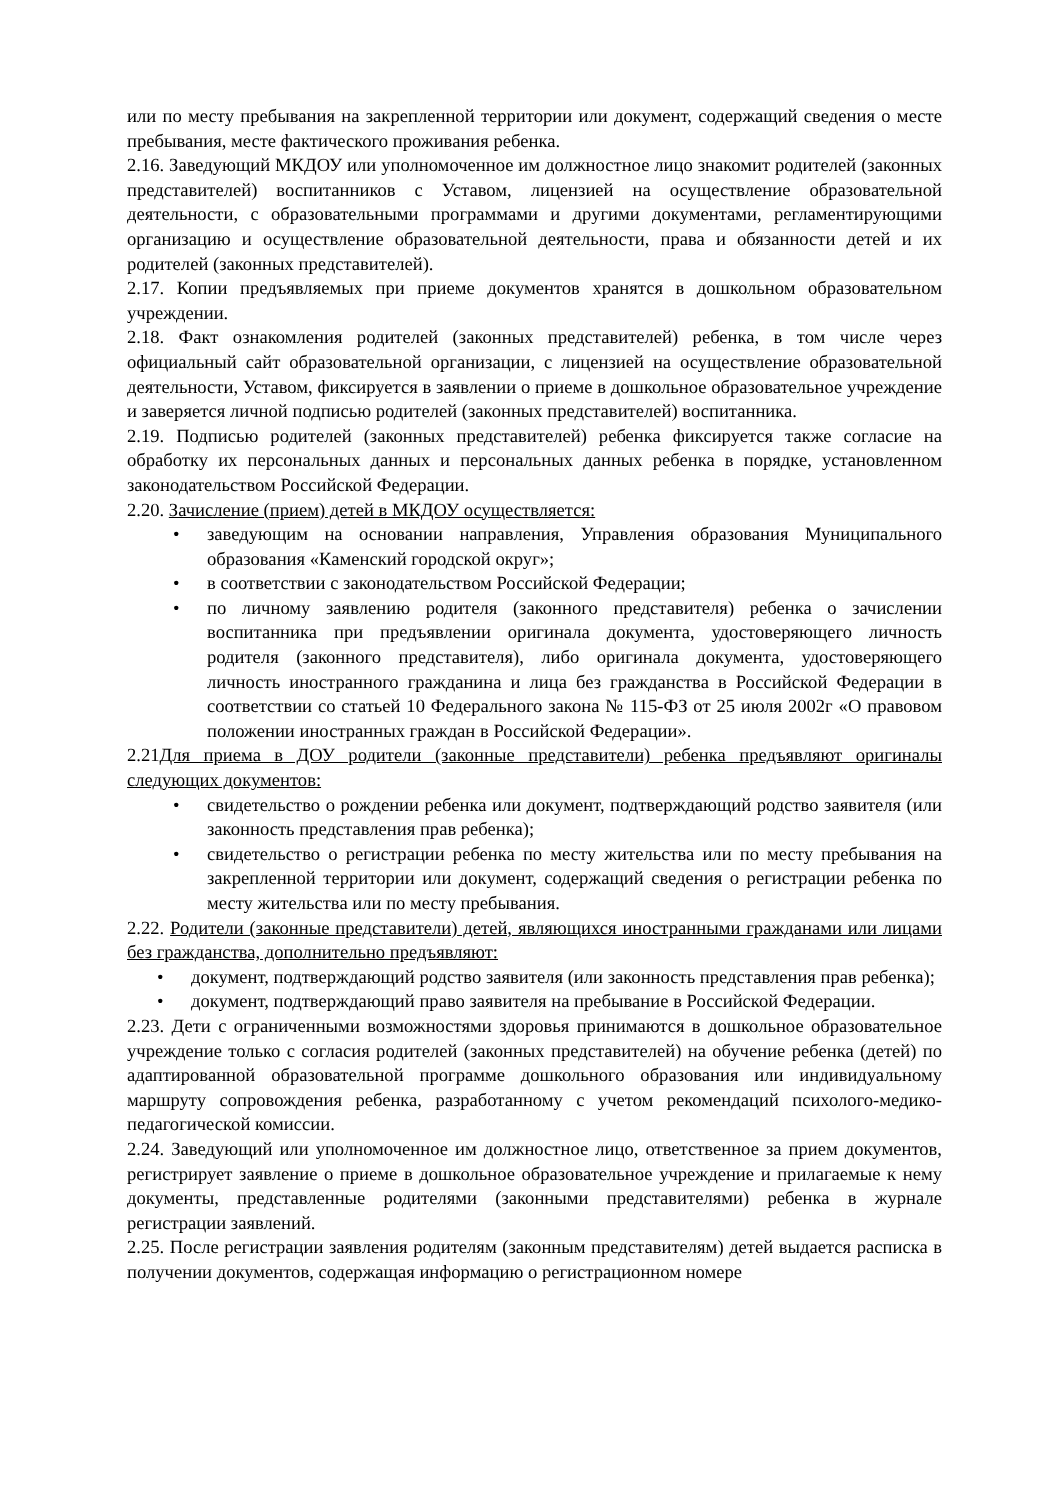или по месту пребывания на закрепленной территории или документ, содержащий сведения о месте пребывания, месте фактического проживания ребенка.
2.16. Заведующий МКДОУ или уполномоченное им должностное лицо знакомит родителей (законных представителей) воспитанников с Уставом, лицензией на осуществление образовательной деятельности, с образовательными программами и другими документами, регламентирующими организацию и осуществление образовательной деятельности, права и обязанности детей и их родителей (законных представителей).
2.17. Копии предъявляемых при приеме документов хранятся в дошкольном образовательном учреждении.
2.18. Факт ознакомления родителей (законных представителей) ребенка, в том числе через официальный сайт образовательной организации, с лицензией на осуществление образовательной деятельности, Уставом, фиксируется в заявлении о приеме в дошкольное образовательное учреждение и заверяется личной подписью родителей (законных представителей) воспитанника.
2.19. Подписью родителей (законных представителей) ребенка фиксируется также согласие на обработку их персональных данных и персональных данных ребенка в порядке, установленном законодательством Российской Федерации.
2.20. Зачисление (прием) детей в МКДОУ осуществляется:
• заведующим на основании направления, Управления образования Муниципального образования «Каменский городской округ»;
• в соответствии с законодательством Российской Федерации;
• по личному заявлению родителя (законного представителя) ребенка о зачислении воспитанника при предъявлении оригинала документа, удостоверяющего личность родителя (законного представителя), либо оригинала документа, удостоверяющего личность иностранного гражданина и лица без гражданства в Российской Федерации в соответствии со статьей 10 Федерального закона № 115-ФЗ от 25 июля 2002г «О правовом положении иностранных граждан в Российской Федерации».
2.21Для приема в ДОУ родители (законные представители) ребенка предъявляют оригиналы следующих документов:
• свидетельство о рождении ребенка или документ, подтверждающий родство заявителя (или законность представления прав ребенка);
• свидетельство о регистрации ребенка по месту жительства или по месту пребывания на закрепленной территории или документ, содержащий сведения о регистрации ребенка по месту жительства или по месту пребывания.
2.22. Родители (законные представители) детей, являющихся иностранными гражданами или лицами без гражданства, дополнительно предъявляют:
• документ, подтверждающий родство заявителя (или законность представления прав ребенка);
• документ, подтверждающий право заявителя на пребывание в Российской Федерации.
2.23. Дети с ограниченными возможностями здоровья принимаются в дошкольное образовательное учреждение только с согласия родителей (законных представителей) на обучение ребенка (детей) по адаптированной образовательной программе дошкольного образования или индивидуальному маршруту сопровождения ребенка, разработанному с учетом рекомендаций психолого-медико-педагогической комиссии.
2.24. Заведующий или уполномоченное им должностное лицо, ответственное за прием документов, регистрирует заявление о приеме в дошкольное образовательное учреждение и прилагаемые к нему документы, представленные родителями (законными представителями) ребенка в журнале регистрации заявлений.
2.25. После регистрации заявления родителям (законным представителям) детей выдается расписка в получении документов, содержащая информацию о регистрационном номере